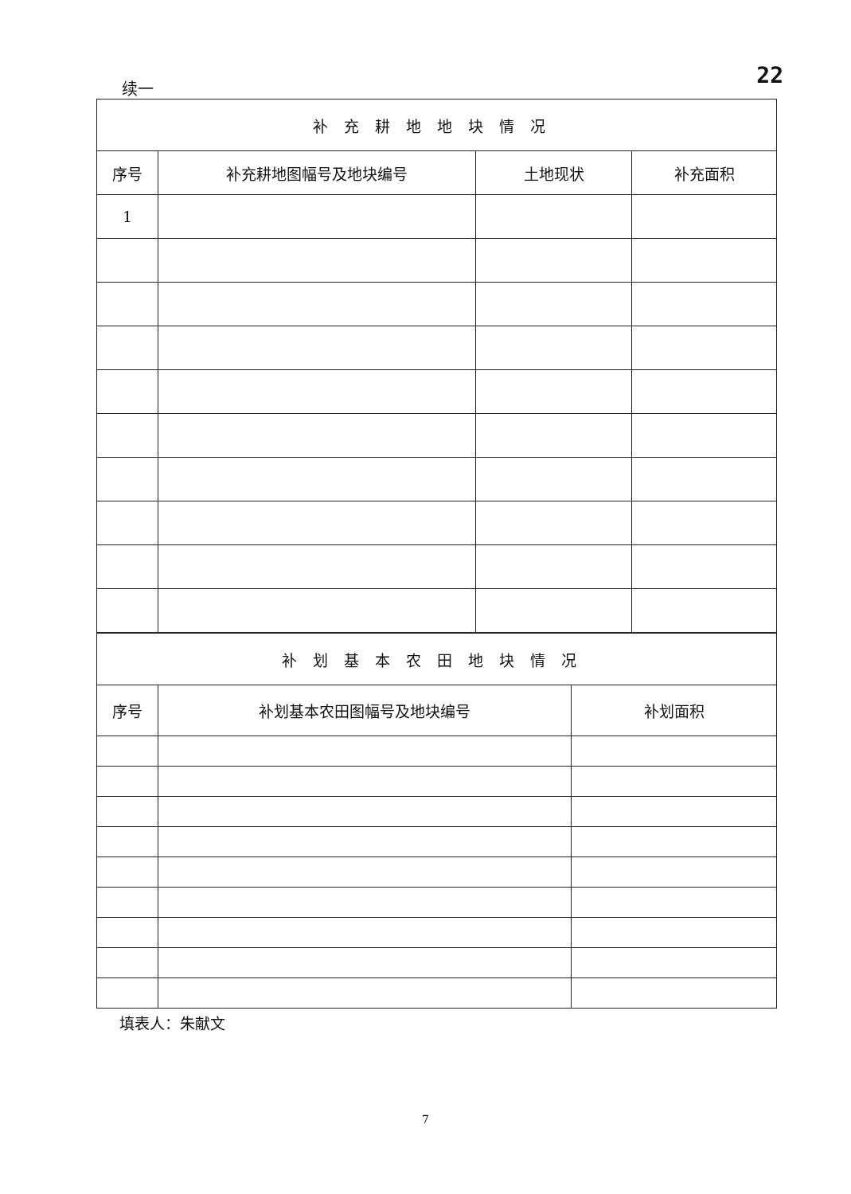续一 22
| 补充耕地地块情况 | | | |
| 序号 | 补充耕地图幅号及地块编号 | 土地现状 | 补充面积 |
| 1 | | | |
| 补划基本农田地块情况 | | |
| 序号 | 补划基本农田图幅号及地块编号 | 补划面积 |
填表人：朱献文
7